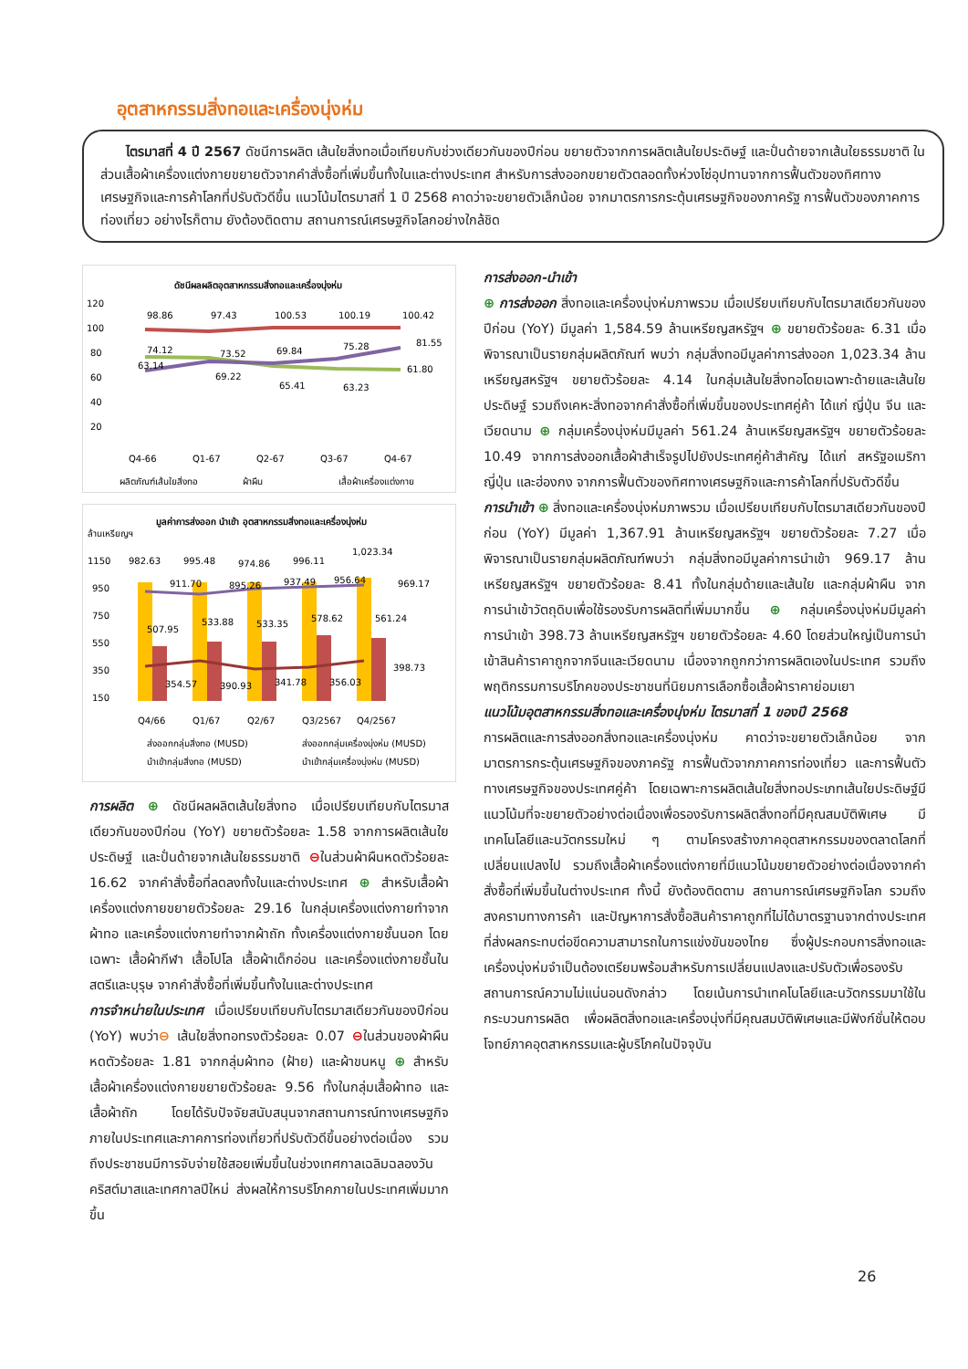อุตสาหกรรมสิ่งทอและเครื่องนุ่งห่ม
ไตรมาสที่ 4 ปี 2567 ดัชนีการผลิต เส้นใยสิ่งทอเมื่อเทียบกับช่วงเดียวกันของปีก่อน ขยายตัวจากการผลิตเส้นใยประดิษฐ์ และปั่นด้ายจากเส้นใยธรรมชาติ ในส่วนเสื้อผ้าเครื่องแต่งกายขยายตัวจากคำสั่งซื้อที่เพิ่มขึ้นทั้งในและต่างประเทศ สำหรับการส่งออกขยายตัวตลอดทั้งห่วงโซ่อุปทานจากการฟื้นตัวของทิศทางเศรษฐกิจและการค้าโลกที่ปรับตัวดีขึ้น แนวโน้มไตรมาสที่ 1 ปี 2568 คาดว่าจะขยายตัวเล็กน้อย จากมาตรการกระตุ้นเศรษฐกิจของภาครัฐ การฟื้นตัวของภาคการท่องเที่ยว อย่างไรก็ตาม ยังต้องติดตาม สถานการณ์เศรษฐกิจโลกอย่างใกล้ชิด
ดัชนีผลผลิตอุตสาหกรรมสิ่งทอและเครื่องนุ่งห่ม
120
100
80
60
40
20
98.86
97.43
100.53
100.19
100.42
74.12
63.14
73.52
69.22
69.84
65.41
75.28
63.23
81.55
61.80
Q4-66
Q1-67
Q2-67
Q3-67
Q4-67
ผลิตภัณฑ์เส้นใยสิ่งทอ
ผ้าผืน
เสื้อผ้าเครื่องแต่งกาย
มูลค่าการส่งออก นำเข้า อุตสาหกรรมสิ่งทอและเครื่องนุ่งห่ม
ล้านเหรียญฯ
1150
950
750
550
350
150
982.63
995.48
974.86
996.11
1,023.34
911.70
895.26
937.49
956.64
969.17
507.95
533.88
533.35
578.62
561.24
354.57
390.93
341.78
356.03
398.73
Q4/66
Q1/67
Q2/67
Q3/2567
Q4/2567
ส่งออกกลุ่มสิ่งทอ (MUSD)
ส่งออกกลุ่มเครื่องนุ่งห่ม (MUSD)
นำเข้ากลุ่มสิ่งทอ (MUSD)
นำเข้ากลุ่มเครื่องนุ่งห่ม (MUSD)
การผลิต ⊕ ดัชนีผลผลิตเส้นใยสิ่งทอ เมื่อเปรียบเทียบกับไตรมาสเดียวกันของปีก่อน (YoY) ขยายตัวร้อยละ 1.58 จากการผลิตเส้นใยประดิษฐ์ และปั่นด้ายจากเส้นใยธรรมชาติ ⊖ในส่วนผ้าผืนหดตัวร้อยละ 16.62 จากคำสั่งซื้อที่ลดลงทั้งในและต่างประเทศ ⊕ สำหรับเสื้อผ้าเครื่องแต่งกายขยายตัวร้อยละ 29.16 ในกลุ่มเครื่องแต่งกายทำจากผ้าทอ และเครื่องแต่งกายทำจากผ้าถัก ทั้งเครื่องแต่งกายชั้นนอก โดยเฉพาะ เสื้อผ้ากีฬา เสื้อโปโล เสื้อผ้าเด็กอ่อน และเครื่องแต่งกายชั้นในสตรีและบุรุษ จากคำสั่งซื้อที่เพิ่มขึ้นทั้งในและต่างประเทศ
การจำหน่ายในประเทศ เมื่อเปรียบเทียบกับไตรมาสเดียวกันของปีก่อน (YoY) พบว่า⊖ เส้นใยสิ่งทอทรงตัวร้อยละ 0.07 ⊖ในส่วนของผ้าผืนหดตัวร้อยละ 1.81 จากกลุ่มผ้าทอ (ฝ้าย) และผ้าขนหนู ⊕ สำหรับเสื้อผ้าเครื่องแต่งกายขยายตัวร้อยละ 9.56 ทั้งในกลุ่มเสื้อผ้าทอ และเสื้อผ้าถัก โดยได้รับปัจจัยสนับสนุนจากสถานการณ์ทางเศรษฐกิจภายในประเทศและภาคการท่องเที่ยวที่ปรับตัวดีขึ้นอย่างต่อเนื่อง รวมถึงประชาชนมีการจับจ่ายใช้สอยเพิ่มขึ้นในช่วงเทศกาลเฉลิมฉลองวันคริสต์มาสและเทศกาลปีใหม่ ส่งผลให้การบริโภคภายในประเทศเพิ่มมากขึ้น
การส่งออก-นำเข้า
⊕ การส่งออก สิ่งทอและเครื่องนุ่งห่มภาพรวม เมื่อเปรียบเทียบกับไตรมาสเดียวกันของปีก่อน (YoY) มีมูลค่า 1,584.59 ล้านเหรียญสหรัฐฯ ⊕ ขยายตัวร้อยละ 6.31 เมื่อพิจารณาเป็นรายกลุ่มผลิตภัณฑ์ พบว่า กลุ่มสิ่งทอมีมูลค่าการส่งออก 1,023.34 ล้านเหรียญสหรัฐฯ ขยายตัวร้อยละ 4.14 ในกลุ่มเส้นใยสิ่งทอโดยเฉพาะด้ายและเส้นใยประดิษฐ์ รวมถึงเคหะสิ่งทอจากคำสั่งซื้อที่เพิ่มขึ้นของประเทศคู่ค้า ได้แก่ ญี่ปุ่น จีน และเวียดนาม ⊕ กลุ่มเครื่องนุ่งห่มมีมูลค่า 561.24 ล้านเหรียญสหรัฐฯ ขยายตัวร้อยละ 10.49 จากการส่งออกเสื้อผ้าสำเร็จรูปไปยังประเทศคู่ค้าสำคัญ ได้แก่ สหรัฐอเมริกา ญี่ปุ่น และฮ่องกง จากการฟื้นตัวของทิศทางเศรษฐกิจและการค้าโลกที่ปรับตัวดีขึ้น
การนำเข้า ⊕ สิ่งทอและเครื่องนุ่งห่มภาพรวม เมื่อเปรียบเทียบกับไตรมาสเดียวกันของปีก่อน (YoY) มีมูลค่า 1,367.91 ล้านเหรียญสหรัฐฯ ขยายตัวร้อยละ 7.27 เมื่อพิจารณาเป็นรายกลุ่มผลิตภัณฑ์พบว่า กลุ่มสิ่งทอมีมูลค่าการนำเข้า 969.17 ล้านเหรียญสหรัฐฯ ขยายตัวร้อยละ 8.41 ทั้งในกลุ่มด้ายและเส้นใย และกลุ่มผ้าผืน จากการนำเข้าวัตถุดิบเพื่อใช้รองรับการผลิตที่เพิ่มมากขึ้น ⊕ กลุ่มเครื่องนุ่งห่มมีมูลค่าการนำเข้า 398.73 ล้านเหรียญสหรัฐฯ ขยายตัวร้อยละ 4.60 โดยส่วนใหญ่เป็นการนำเข้าสินค้าราคาถูกจากจีนและเวียดนาม เนื่องจากถูกกว่าการผลิตเองในประเทศ รวมถึงพฤติกรรมการบริโภคของประชาชนที่นิยมการเลือกซื้อเสื้อผ้าราคาย่อมเยา
แนวโน้มอุตสาหกรรมสิ่งทอและเครื่องนุ่งห่ม ไตรมาสที่ 1 ของปี 2568
การผลิตและการส่งออกสิ่งทอและเครื่องนุ่งห่ม คาดว่าจะขยายตัวเล็กน้อย จากมาตรการกระตุ้นเศรษฐกิจของภาครัฐ การฟื้นตัวจากภาคการท่องเที่ยว และการฟื้นตัวทางเศรษฐกิจของประเทศคู่ค้า โดยเฉพาะการผลิตเส้นใยสิ่งทอประเภทเส้นใยประดิษฐ์มีแนวโน้มที่จะขยายตัวอย่างต่อเนื่องเพื่อรองรับการผลิตสิ่งทอที่มีคุณสมบัติพิเศษ มีเทคโนโลยีและนวัตกรรมใหม่ ๆ ตามโครงสร้างภาคอุตสาหกรรมของตลาดโลกที่เปลี่ยนแปลงไป รวมถึงเสื้อผ้าเครื่องแต่งกายที่มีแนวโน้มขยายตัวอย่างต่อเนื่องจากคำสั่งซื้อที่เพิ่มขึ้นในต่างประเทศ ทั้งนี้ ยังต้องติดตาม สถานการณ์เศรษฐกิจโลก รวมถึงสงครามทางการค้า และปัญหาการสั่งซื้อสินค้าราคาถูกที่ไม่ได้มาตรฐานจากต่างประเทศที่ส่งผลกระทบต่อขีดความสามารถในการแข่งขันของไทย ซึ่งผู้ประกอบการสิ่งทอและเครื่องนุ่งห่มจำเป็นต้องเตรียมพร้อมสำหรับการเปลี่ยนแปลงและปรับตัวเพื่อรองรับสถานการณ์ความไม่แน่นอนดังกล่าว โดยเน้นการนำเทคโนโลยีและนวัตกรรมมาใช้ในกระบวนการผลิต เพื่อผลิตสิ่งทอและเครื่องนุ่งที่มีคุณสมบัติพิเศษและมีฟังก์ชั่นให้ตอบโจทย์ภาคอุตสาหกรรมและผู้บริโภคในปัจจุบัน
26